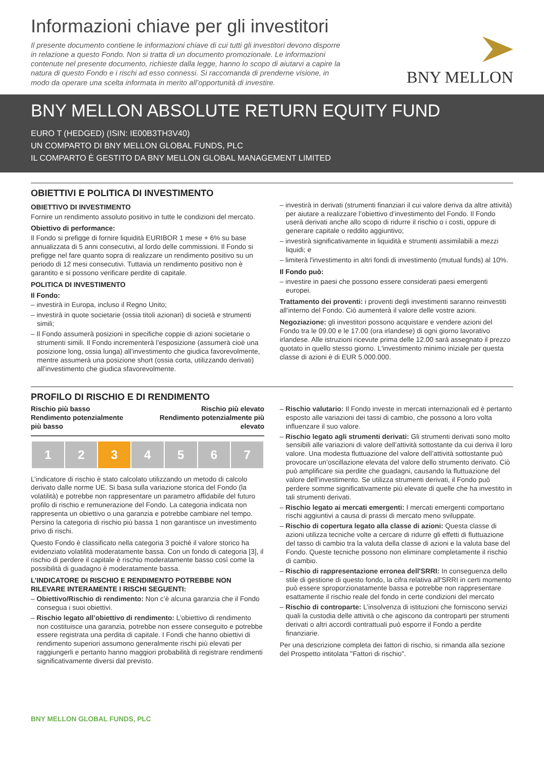Informazioni chiave per gli investitori
Il presente documento contiene le informazioni chiave di cui tutti gli investitori devono disporre in relazione a questo Fondo. Non si tratta di un documento promozionale. Le informazioni contenute nel presente documento, richieste dalla legge, hanno lo scopo di aiutarvi a capire la natura di questo Fondo e i rischi ad esso connessi. Si raccomanda di prenderne visione, in modo da operare una scelta informata in merito all’opportunità di investire.
BNY MELLON
BNY MELLON ABSOLUTE RETURN EQUITY FUND
EURO T (HEDGED) (ISIN: IE00B3TH3V40)
UN COMPARTO DI BNY MELLON GLOBAL FUNDS, PLC
IL COMPARTO È GESTITO DA BNY MELLON GLOBAL MANAGEMENT LIMITED
OBIETTIVI E POLITICA DI INVESTIMENTO
OBIETTIVO DI INVESTIMENTO
Fornire un rendimento assoluto positivo in tutte le condizioni del mercato.
Obiettivo di performance:
Il Fondo si prefigge di fornire liquidità EURIBOR 1 mese + 6% su base annualizzata di 5 anni consecutivi, al lordo delle commissioni. Il Fondo si prefigge nel fare quanto sopra di realizzare un rendimento positivo su un periodo di 12 mesi consecutivi. Tuttavia un rendimento positivo non è garantito e si possono verificare perdite di capitale.
POLITICA DI INVESTIMENTO
Il Fondo:
– investirà in Europa, incluso il Regno Unito;
– investirà in quote societarie (ossia titoli azionari) di società e strumenti simili;
– Il Fondo assumerà posizioni in specifiche coppie di azioni societarie o strumenti simili. Il Fondo incrementerà l’esposizione (assumerà cioè una posizione long, ossia lunga) all’investimento che giudica favorevolmente, mentre assumerà una posizione short (ossia corta, utilizzando derivati) all’investimento che giudica sfavorevolmente.
– investirà in derivati (strumenti finanziari il cui valore deriva da altre attività) per aiutare a realizzare l’obiettivo d’investimento del Fondo. Il Fondo userà derivati anche allo scopo di ridurre il rischio o i costi, oppure di generare capitale o reddito aggiuntivo;
– investirà significativamente in liquidità e strumenti assimilabili a mezzi liquidi; e
– limiterà l'investimento in altri fondi di investimento (mutual funds) al 10%.
Il Fondo può:
– investire in paesi che possono essere considerati paesi emergenti europei.
Trattamento dei proventi: i proventi degli investimenti saranno reinvestiti all’interno del Fondo. Ciò aumenterà il valore delle vostre azioni.
Negoziazione: gli investitori possono acquistare e vendere azioni del Fondo tra le 09.00 e le 17.00 (ora irlandese) di ogni giorno lavorativo irlandese. Alle istruzioni ricevute prima delle 12.00 sarà assegnato il prezzo quotato in quello stesso giorno. L'investimento minimo iniziale per questa classe di azioni è di EUR 5.000.000.
PROFILO DI RISCHIO E DI RENDIMENTO
Rischio più basso
Rendimento potenzialmente
più basso
Rischio più elevato
Rendimento potenzialmente più
elevato
| 1 | 2 | 3 | 4 | 5 | 6 | 7 |
L’indicatore di rischio è stato calcolato utilizzando un metodo di calcolo derivato dalle norme UE. Si basa sulla variazione storica del Fondo (la volatilità) e potrebbe non rappresentare un parametro affidabile del futuro profilo di rischio e remunerazione del Fondo. La categoria indicata non rappresenta un obiettivo o una garanzia e potrebbe cambiare nel tempo. Persino la categoria di rischio più bassa 1 non garantisce un investimento privo di rischi.
Questo Fondo è classificato nella categoria 3 poiché il valore storico ha evidenziato volatilità moderatamente bassa. Con un fondo di categoria [3], il rischio di perdere il capitale è rischio moderatamente basso così come la possibilità di guadagno è moderatamente bassa.
L’INDICATORE DI RISCHIO E RENDIMENTO POTREBBE NON RILEVARE INTERAMENTE I RISCHI SEGUENTI:
– Obiettivo/Rischio di rendimento: Non c’è alcuna garanzia che il Fondo consegua i suoi obiettivi.
– Rischio legato all’obiettivo di rendimento: L’obiettivo di rendimento non costituisce una garanzia, potrebbe non essere conseguito e potrebbe essere registrata una perdita di capitale. I Fondi che hanno obiettivi di rendimento superiori assumono generalmente rischi più elevati per raggiungerli e pertanto hanno maggiori probabilità di registrare rendimenti significativamente diversi dal previsto.
– Rischio valutario: Il Fondo investe in mercati internazionali ed è pertanto esposto alle variazioni dei tassi di cambio, che possono a loro volta influenzare il suo valore.
– Rischio legato agli strumenti derivati: Gli strumenti derivati sono molto sensibili alle variazioni di valore dell’attività sottostante da cui deriva il loro valore. Una modesta fluttuazione del valore dell’attività sottostante può provocare un’oscillazione elevata del valore dello strumento derivato. Ciò può amplificare sia perdite che guadagni, causando la fluttuazione del valore dell’investimento. Se utilizza strumenti derivati, il Fondo può perdere somme significativamente più elevate di quelle che ha investito in tali strumenti derivati.
– Rischio legato ai mercati emergenti: I mercati emergenti comportano rischi aggiuntivi a causa di prassi di mercato meno sviluppate.
– Rischio di copertura legato alla classe di azioni: Questa classe di azioni utilizza tecniche volte a cercare di ridurre gli effetti di fluttuazione del tasso di cambio tra la valuta della classe di azioni e la valuta base del Fondo. Queste tecniche possono non eliminare completamente il rischio di cambio.
– Rischio di rappresentazione erronea dell'SRRI: In conseguenza dello stile di gestione di questo fondo, la cifra relativa all'SRRI in certi momento può essere sproporzionatamente bassa e potrebbe non rappresentare esattamente il rischio reale del fondo in certe condizioni del mercato
– Rischio di controparte: L’insolvenza di istituzioni che forniscono servizi quali la custodia delle attività o che agiscono da controparti per strumenti derivati o altri accordi contrattuali può esporre il Fondo a perdite finanziarie.
Per una descrizione completa dei fattori di rischio, si rimanda alla sezione del Prospetto intitolata "Fattori di rischio".
BNY MELLON GLOBAL FUNDS, PLC